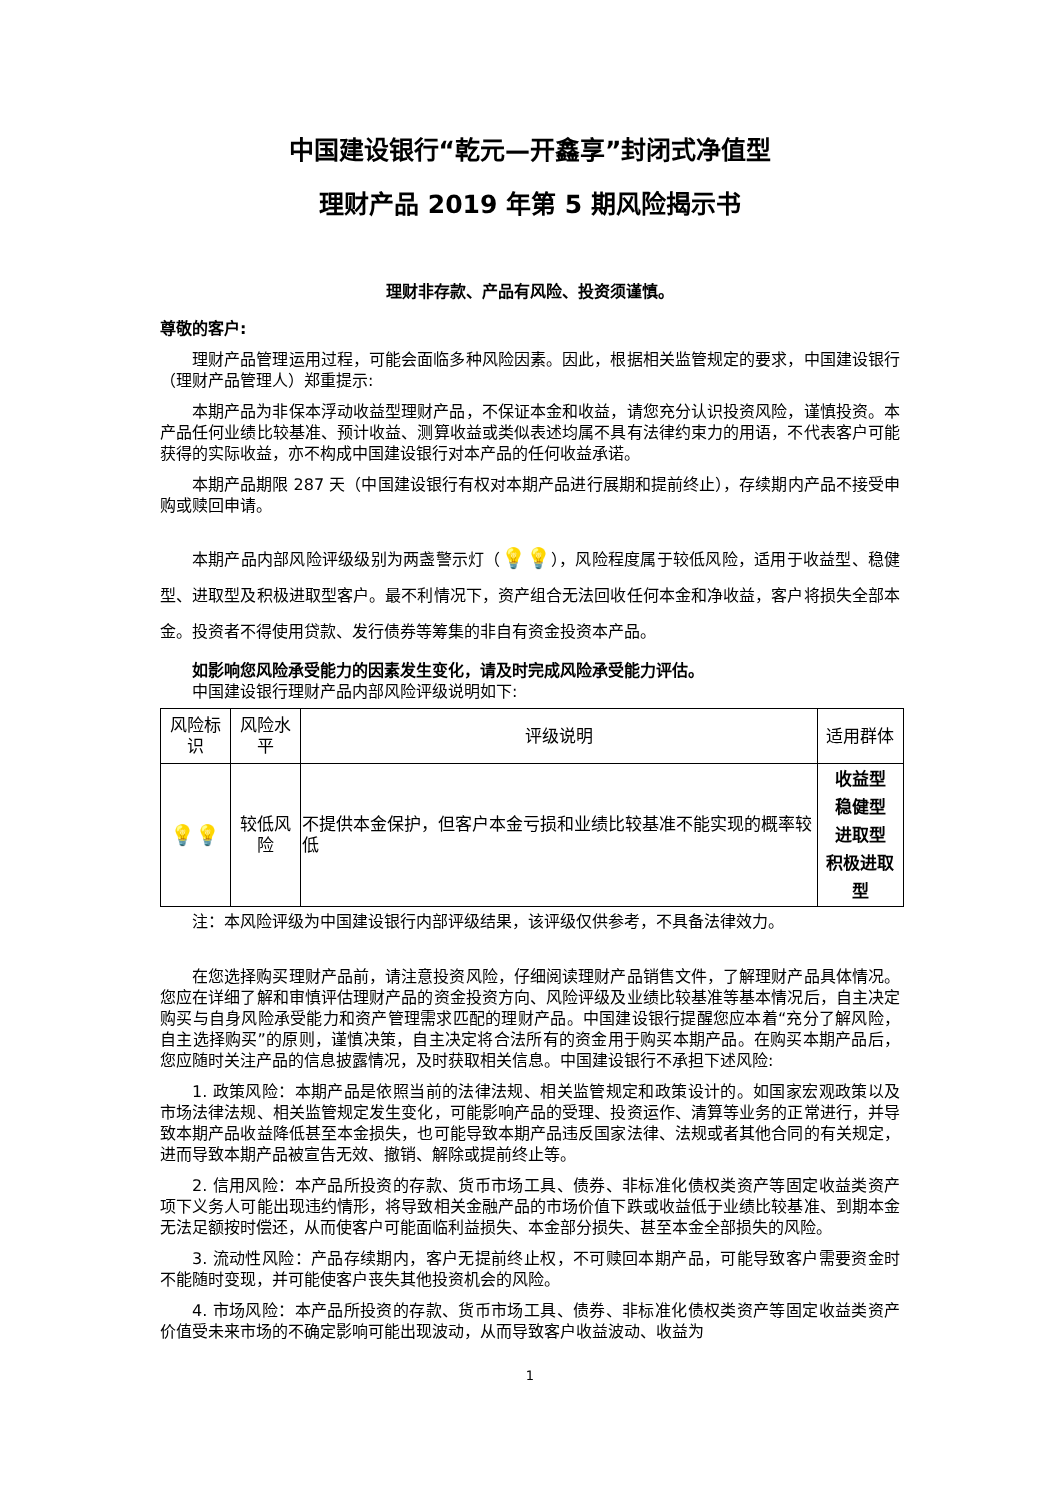中国建设银行“乾元—开鑫享”封闭式净值型
理财产品 2019 年第 5 期风险揭示书
理财非存款、产品有风险、投资须谨慎。
尊敬的客户:
理财产品管理运用过程，可能会面临多种风险因素。因此，根据相关监管规定的要求，中国建设银行（理财产品管理人）郑重提示:
本期产品为非保本浮动收益型理财产品，不保证本金和收益，请您充分认识投资风险，谨慎投资。本产品任何业绩比较基准、预计收益、测算收益或类似表述均属不具有法律约束力的用语，不代表客户可能获得的实际收益，亦不构成中国建设银行对本产品的任何收益承诺。
本期产品期限 287 天（中国建设银行有权对本期产品进行展期和提前终止），存续期内产品不接受申购或赎回申请。
本期产品内部风险评级级别为两盏警示灯（💡💡），风险程度属于较低风险，适用于收益型、稳健型、进取型及积极进取型客户。最不利情况下，资产组合无法回收任何本金和净收益，客户将损失全部本金。投资者不得使用贷款、发行债券等筹集的非自有资金投资本产品。
如影响您风险承受能力的因素发生变化，请及时完成风险承受能力评估。
中国建设银行理财产品内部风险评级说明如下:
| 风险标识 | 风险水平 | 评级说明 | 适用群体 |
| --- | --- | --- | --- |
| 💡💡 | 较低风险 | 不提供本金保护，但客户本金亏损和业绩比较基准不能实现的概率较低 | 收益型 稳健型 进取型 积极进取型 |
注：本风险评级为中国建设银行内部评级结果，该评级仅供参考，不具备法律效力。
在您选择购买理财产品前，请注意投资风险，仔细阅读理财产品销售文件，了解理财产品具体情况。您应在详细了解和审慎评估理财产品的资金投资方向、风险评级及业绩比较基准等基本情况后，自主决定购买与自身风险承受能力和资产管理需求匹配的理财产品。中国建设银行提醒您应本着“充分了解风险，自主选择购买”的原则，谨慎决策，自主决定将合法所有的资金用于购买本期产品。在购买本期产品后，您应随时关注产品的信息披露情况，及时获取相关信息。中国建设银行不承担下述风险:
1. 政策风险：本期产品是依照当前的法律法规、相关监管规定和政策设计的。如国家宏观政策以及市场法律法规、相关监管规定发生变化，可能影响产品的受理、投资运作、清算等业务的正常进行，并导致本期产品收益降低甚至本金损失，也可能导致本期产品违反国家法律、法规或者其他合同的有关规定，进而导致本期产品被宣告无效、撤销、解除或提前终止等。
2. 信用风险：本产品所投资的存款、货币市场工具、债券、非标准化债权类资产等固定收益类资产项下义务人可能出现违约情形，将导致相关金融产品的市场价值下跌或收益低于业绩比较基准、到期本金无法足额按时偿还，从而使客户可能面临利益损失、本金部分损失、甚至本金全部损失的风险。
3. 流动性风险：产品存续期内，客户无提前终止权，不可赎回本期产品，可能导致客户需要资金时不能随时变现，并可能使客户丧失其他投资机会的风险。
4. 市场风险：本产品所投资的存款、货币市场工具、债券、非标准化债权类资产等固定收益类资产价值受未来市场的不确定影响可能出现波动，从而导致客户收益波动、收益为
1